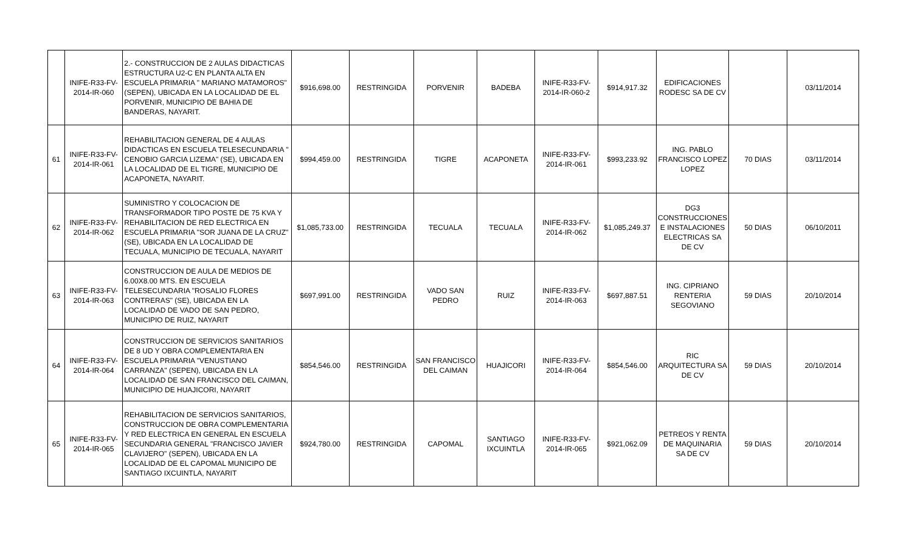| | INIFE-R33-FV-2014-IR-060 | 2.- CONSTRUCCION DE 2 AULAS DIDACTICAS ESTRUCTURA U2-C EN PLANTA ALTA EN ESCUELA PRIMARIA " MARIANO MATAMOROS" (SEPEN), UBICADA EN LA LOCALIDAD DE EL PORVENIR, MUNICIPIO DE BAHIA DE BANDERAS, NAYARIT. | $916,698.00 | RESTRINGIDA | PORVENIR | BADEBA | INIFE-R33-FV-2014-IR-060-2 | $914,917.32 | EDIFICACIONES RODESC SA DE CV | | 03/11/2014 |
| 61 | INIFE-R33-FV-2014-IR-061 | REHABILITACION GENERAL DE 4 AULAS DIDACTICAS EN ESCUELA TELESECUNDARIA " CENOBIO GARCIA LIZEMA" (SE), UBICADA EN LA LOCALIDAD DE EL TIGRE, MUNICIPIO DE ACAPONETA, NAYARIT. | $994,459.00 | RESTRINGIDA | TIGRE | ACAPONETA | INIFE-R33-FV-2014-IR-061 | $993,233.92 | ING. PABLO FRANCISCO LOPEZ LOPEZ | 70 DIAS | 03/11/2014 |
| 62 | INIFE-R33-FV-2014-IR-062 | SUMINISTRO Y COLOCACION DE TRANSFORMADOR TIPO POSTE DE 75 KVA Y REHABILITACION DE RED ELECTRICA EN ESCUELA PRIMARIA "SOR JUANA DE LA CRUZ" (SE), UBICADA EN LA LOCALIDAD DE TECUALA, MUNICIPIO DE TECUALA, NAYARIT | $1,085,733.00 | RESTRINGIDA | TECUALA | TECUALA | INIFE-R33-FV-2014-IR-062 | $1,085,249.37 | DG3 CONSTRUCCIONES E INSTALACIONES ELECTRICAS SA DE CV | 50 DIAS | 06/10/2011 |
| 63 | INIFE-R33-FV-2014-IR-063 | CONSTRUCCION DE AULA DE MEDIOS DE 6.00X8.00 MTS. EN ESCUELA TELESECUNDARIA "ROSALIO FLORES CONTRERAS" (SE), UBICADA EN LA LOCALIDAD DE VADO DE SAN PEDRO, MUNICIPIO DE RUIZ, NAYARIT | $697,991.00 | RESTRINGIDA | VADO SAN PEDRO | RUIZ | INIFE-R33-FV-2014-IR-063 | $697,887.51 | ING. CIPRIANO RENTERIA SEGOVIANO | 59 DIAS | 20/10/2014 |
| 64 | INIFE-R33-FV-2014-IR-064 | CONSTRUCCION DE SERVICIOS SANITARIOS DE 8 UD Y OBRA COMPLEMENTARIA EN ESCUELA PRIMARIA "VENUSTIANO CARRANZA" (SEPEN), UBICADA EN LA LOCALIDAD DE SAN FRANCISCO DEL CAIMAN, MUNICIPIO DE HUAJICORI, NAYARIT | $854,546.00 | RESTRINGIDA | SAN FRANCISCO DEL CAIMAN | HUAJICORI | INIFE-R33-FV-2014-IR-064 | $854,546.00 | RIC ARQUITECTURA SA DE CV | 59 DIAS | 20/10/2014 |
| 65 | INIFE-R33-FV-2014-IR-065 | REHABILITACION DE SERVICIOS SANITARIOS, CONSTRUCCION DE OBRA COMPLEMENTARIA Y RED ELECTRICA EN GENERAL EN ESCUELA SECUNDARIA GENERAL "FRANCISCO JAVIER CLAVIJERO" (SEPEN), UBICADA EN LA LOCALIDAD DE EL CAPOMAL MUNICIPO DE SANTIAGO IXCUINTLA, NAYARIT | $924,780.00 | RESTRINGIDA | CAPOMAL | SANTIAGO IXCUINTLA | INIFE-R33-FV-2014-IR-065 | $921,062.09 | PETREOS Y RENTA DE MAQUINARIA SA DE CV | 59 DIAS | 20/10/2014 |